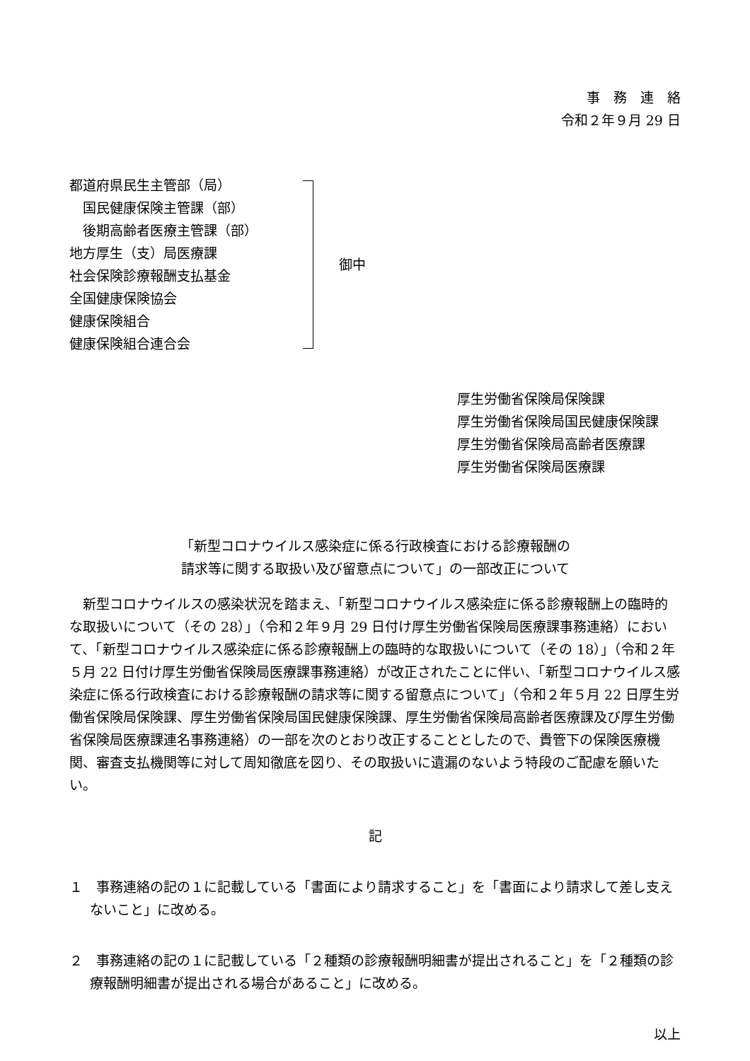事　務　連　絡
令和２年９月 29 日
都道府県民生主管部（局）
　国民健康保険主管課（部）
　後期高齢者医療主管課（部）
地方厚生（支）局医療課
社会保険診療報酬支払基金
全国健康保険協会
健康保険組合
健康保険組合連合会
御中
厚生労働省保険局保険課
厚生労働省保険局国民健康保険課
厚生労働省保険局高齢者医療課
厚生労働省保険局医療課
「新型コロナウイルス感染症に係る行政検査における診療報酬の
請求等に関する取扱い及び留意点について」の一部改正について
新型コロナウイルスの感染状況を踏まえ、「新型コロナウイルス感染症に係る診療報酬上の臨時的な取扱いについて（その 28）」（令和２年９月 29 日付け厚生労働省保険局医療課事務連絡）において、「新型コロナウイルス感染症に係る診療報酬上の臨時的な取扱いについて（その 18）」（令和２年５月 22 日付け厚生労働省保険局医療課事務連絡）が改正されたことに伴い、「新型コロナウイルス感染症に係る行政検査における診療報酬の請求等に関する留意点について」（令和２年５月 22 日厚生労働省保険局保険課、厚生労働省保険局国民健康保険課、厚生労働省保険局高齢者医療課及び厚生労働省保険局医療課連名事務連絡）の一部を次のとおり改正することとしたので、貴管下の保険医療機関、審査支払機関等に対して周知徹底を図り、その取扱いに遺漏のないよう特段のご配慮を願いたい。
記
１　事務連絡の記の１に記載している「書面により請求すること」を「書面により請求して差し支えないこと」に改める。
２　事務連絡の記の１に記載している「２種類の診療報酬明細書が提出されること」を「２種類の診療報酬明細書が提出される場合があること」に改める。
以上